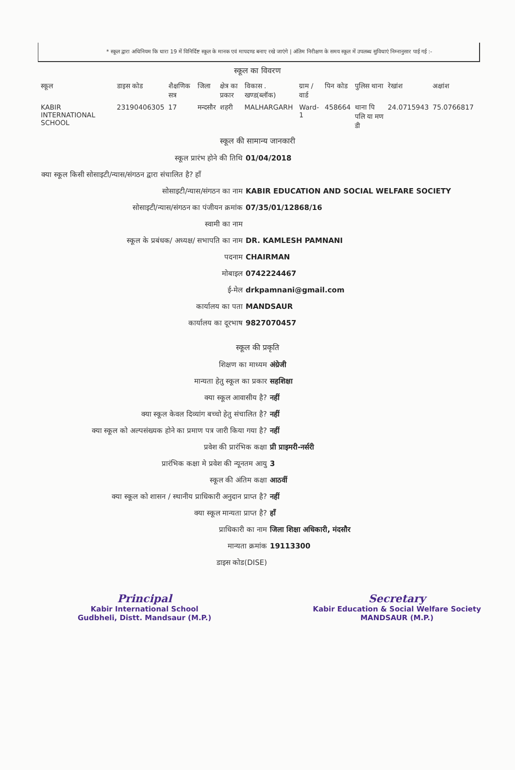* स्कूल द्वारा अधिनियम कि धारा 19 में विनिर्दिष्ट स्कूल के मानक एवं मापदण्ड बनाए रखे जाएंगे | अंतिम निरीक्षण के समय स्कूल में उपलब्ध सुविधाएं निम्नानुसार पाई गई :-
स्कूल का विवरण
| स्कूल | डाइस कोड | शैक्षणिक सत्र | जिला | क्षेत्र का प्रकार | विकास . खण्ड(ब्लॉक) | ग्राम / वार्ड | पिन कोड | पुलिस थाना | रेखांश | अक्षांश |
| --- | --- | --- | --- | --- | --- | --- | --- | --- | --- | --- |
| KABIR INTERNATIONAL SCHOOL | 23190406305 | 17 | मन्दसौर | शहरी | MALHARGARH | Ward-1 | 458664 | थाना पि पलि या मण डी | 24.0715943 | 75.0766817 |
स्कूल की सामान्य जानकारी
स्कूल प्रारंभ होने की तिथि 01/04/2018
क्या स्कूल किसी सोसाइटी/न्यास/संगठन द्वारा संचालित है? हाँ
सोसाइटी/न्यास/संगठन का नाम KABIR EDUCATION AND SOCIAL WELFARE SOCIETY
सोसाइटी/न्यास/संगठन का पंजीयन क्रमांक 07/35/01/12868/16
स्वामी का नाम
स्कूल के प्रबंधक/ अध्यक्ष/ सभापति का नाम DR. KAMLESH PAMNANI
पदनाम CHAIRMAN
मोबाइल 0742224467
ई-मेल drkpamnani@gmail.com
कार्यालय का पता MANDSAUR
कार्यालय का दूरभाष 9827070457
स्कूल की प्रकृति
शिक्षण का माध्यम अंग्रेजी
मान्यता हेतु स्कूल का प्रकार सहशिक्षा
क्या स्कूल आवासीय है? नहीं
क्या स्कूल केवल दिव्यांग बच्चो हेतु संचालित है? नहीं
क्या स्कूल को अल्पसंख्यक होने का प्रमाण पत्र जारी किया गया है?
नहीं
प्रवेश की प्रारंभिक कक्षा प्री प्राइमरी-नर्सरी
प्रारंभिक कक्षा मे प्रवेश की न्यूनतम आयु 3
स्कूल की अंतिम कक्षा आठवीं
क्या स्कूल को शासन / स्थानीय प्राधिकारी अनुदान प्राप्त है? नहीं
क्या स्कूल मान्यता प्राप्त है? हाँ
प्राधिकारी का नाम जिला शिक्षा अधिकारी, मंदसौर
मान्यता क्रमांक 19113300
डाइस कोड(DISE)
Principal
Kabir International School
Gudbheli, Distt. Mandsaur (M.P.)
Secretary
Kabir Education & Social Welfare Society
MANDSAUR (M.P.)